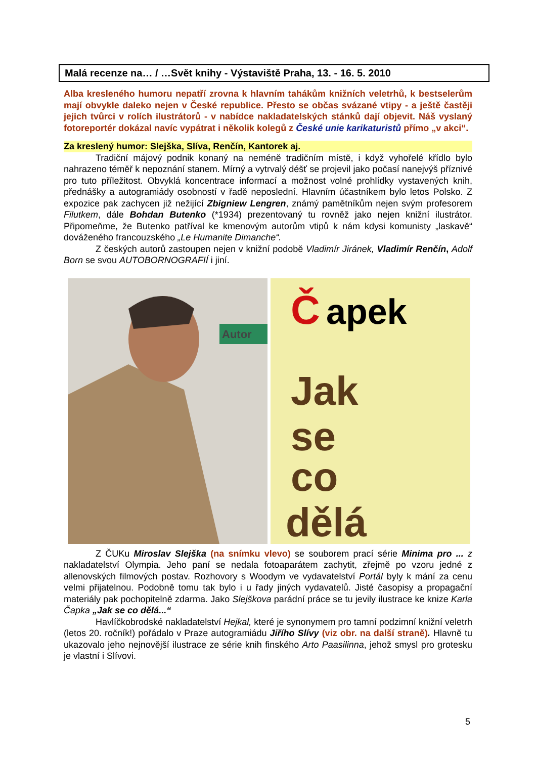Malá recenze na… / …Svět knihy - Výstaviště Praha, 13. - 16. 5. 2010
Alba kresleného humoru nepatří zrovna k hlavním tahákům knižních veletrhů, k best­selerům mají obvykle daleko nejen v České republice. Přesto se občas svázané vtipy - a ještě častěji jejich tvůrci v rolích ilustrátorů - v nabídce nakladatelských stánků dají objevit. Náš vyslaný fotoreportér dokázal navíc vypátrat i několik kolegů z České unie karikaturistů přímo „v akci“.
Za kreslený humor: Slejška, Slíva, Renčín, Kantorek aj.
Tradiční májový podnik konaný na neméně tradičním místě, i když vyhořelé křídlo bylo nahrazeno téměř k nepoznání stanem. Mírný a vytrvalý déšť se projevil jako počasí nanejvýš příznivé pro tuto příležitost. Obvyklá koncentrace informací a možnost volné pro­hlídky vystavených knih, přednášky a autogramiády osobností v řadě neposlední. Hlavním účastníkem bylo letos Polsko. Z expozice pak zachycen již nežijící Zbigniew Lengren, známý pamětníkům nejen svým profesorem Filutkem, dále Bohdan Butenko (*1934) pre­zentovaný tu rovněž jako nejen knižní ilustrátor. Připomeňme, že Butenko patříval ke kme­novým autorům vtipů k nám kdysi komunisty „laskavě“ dováženého francouzského „Le Humanite Dimanche“.
Z českých autorů zastoupen nejen v knižní podobě Vladimír Jiránek, Vladimír Ren­čín, Adolf Born se svou AUTOBORNOGRAFIÍ i jiní.
Autor
Č
apek
Jak
se
co
dělá
Z ČUKu Miroslav Slejška (na snímku vlevo) se souborem prací série Minima pro ... z nakladatelství Olympia. Jeho paní se nedala fotoaparátem zachytit, zřejmě po vzoru jedné z allenovských filmových postav. Rozhovory s Woodym ve vydavatelství Portál byly k mání za cenu velmi přijatelnou. Podobně tomu tak bylo i u řady jiných vydavatelů. Jisté časo­pisy a propagační materiály pak pochopitelně zdarma. Jako Slejškova parádní práce se tu jevily ilustrace ke knize Karla Čapka „Jak se co dělá...“
Havlíčkobrodské nakladatelství Hejkal, které je synonymem pro tamní podzimní kniž­ní veletrh (letos 20. ročník!) pořádalo v Praze autogramiádu Jiřího Slívy (viz obr. na další straně). Hlavně tu ukazovalo jeho nejnovější ilustrace ze série knih finského Arto Paasilinna, jehož smysl pro grotesku je vlastní i Slívovi.
5